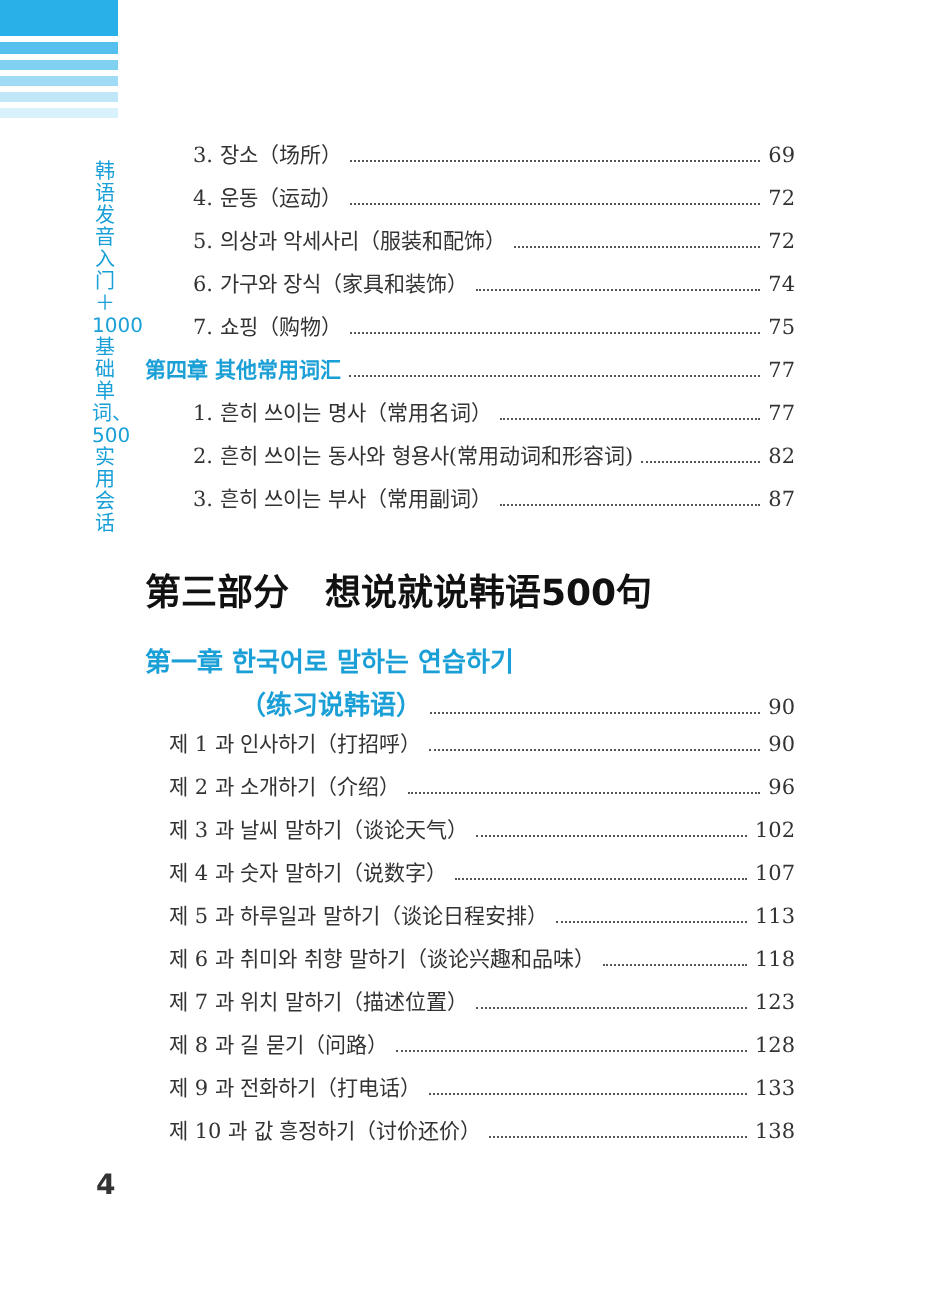韩语发音入门＋1000基础单词、500实用会话
3. 장소（场所） 69
4. 운동（运动） 72
5. 의상과 악세사리（服装和配饰） 72
6. 가구와 장식（家具和装饰） 74
7. 쇼핑（购物） 75
第四章 其他常用词汇 77
1. 흔히 쓰이는 명사（常用名词） 77
2. 흔히 쓰이는 동사와 형용사(常用动词和形容词) 82
3. 흔히 쓰이는 부사（常用副词） 87
第三部分　想说就说韩语500句
第一章 한국어로 말하는 연습하기
（练习说韩语） 90
제 1 과 인사하기（打招呼） 90
제 2 과 소개하기（介绍） 96
제 3 과 날씨 말하기（谈论天气） 102
제 4 과 숫자 말하기（说数字） 107
제 5 과 하루일과 말하기（谈论日程安排） 113
제 6 과 취미와 취향 말하기（谈论兴趣和品味） 118
제 7 과 위치 말하기（描述位置） 123
제 8 과 길 묻기（问路） 128
제 9 과 전화하기（打电话） 133
제 10 과 값 흥정하기（讨价还价） 138
4